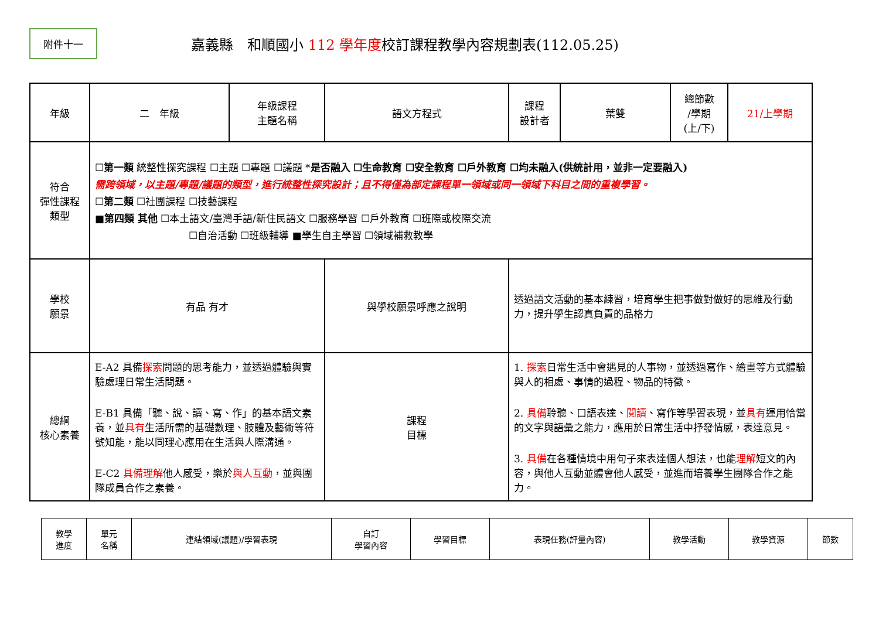附件十一
嘉義縣　和順國小 112 學年度校訂課程教學內容規劃表(112.05.25)
| 年級 | 二 年級 | 年級課程 主題名稱 | 語文方程式 | 課程 設計者 | 葉雙 | 總節數 /學期 (上/下) | 21/上學期 |
| 符合 彈性課程 類型 | ☐ 第一類 統整性探究課程 ☐主題 ☐專題 ☐議題 * 是否融入 ☐生命教育 ☐安全教育 ☐戶外教育 ☐均未融入(供統計用，並非一定要融入) 需跨領域，以主題/專題/議題的類型，進行統整性探究設計；且不得僅為部定課程單一領域或同一領域下科目之間的重複學習。 ☐ 第二類 ☐社團課程 ☐技藝課程 ■ 第四類 其他 ☐本土語文/臺灣手語/新住民語文 ☐服務學習 ☐戶外教育 ☐班際或校際交流 ☐自治活動 ☐班級輔導 ■學生自主學習 ☐領域補救教學 | | | | | | |
| 學校 願景 | 有品 有才 | | 與學校願景呼應之說明 | 透過語文活動的基本練習，培育學生把事做對做好的思維及行動力，提升學生認真負責的品格力 | | | |
| 總綱 核心素養 | E-A2 具備 探索 問題的思考能力，並透過體驗與實驗處理日常生活問題。 E-B1 具備「聽、說、讀、寫、作」的基本語文素養，並 具有 生活所需的基礎數理、肢體及藝術等符號知能，能以同理心應用在生活與人際溝通。 E-C2 具備理解 他人感受，樂於 與人互動 ，並與團隊成員合作之素養。 | | 課程 目標 | 1. 探索 日常生活中會遇見的人事物，並透過寫作、繪畫等方式體驗與人的相處、事情的過程、物品的特徵。 2. 具備 聆聽、口語表達、 閱讀 、寫作等學習表現，並 具有 運用恰當的文字與語彙之能力，應用於日常生活中抒發情感，表達意見。 3. 具備 在各種情境中用句子來表達個人想法，也能 理解 短文的內容，與他人互動並體會他人感受，並進而培養學生團隊合作之能力。 | | | |
| 教學 進度 | 單元 名稱 | 連結領域(議題)/學習表現 | 自訂 學習內容 | 學習目標 | 表現任務(評量內容) | 教學活動 | 教學資源 | 節數 |